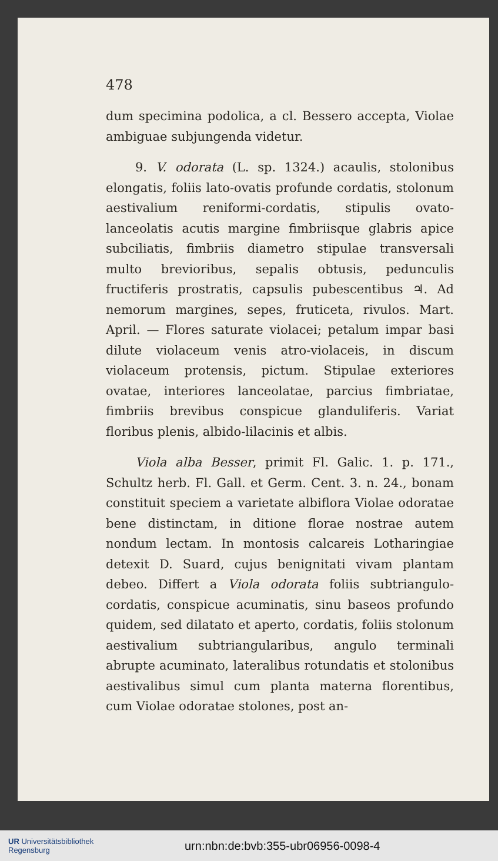478
dum specimina podolica, a cl. Bessero accepta, Violae ambiguae subjungenda videtur.
9. V. odorata (L. sp. 1324.) acaulis, stolonibus elongatis, foliis lato-ovatis profunde cordatis, stolonum aestivalium reniformi-cordatis, stipulis ovato-lanceolatis acutis margine fimbriisque glabris apice subciliatis, fimbriis diametro stipulae transversali multo brevioribus, sepalis obtusis, pedunculis fructiferis prostratis, capsulis pubescentibus ♃. Ad nemorum margines, sepes, fruticeta, rivulos. Mart. April. — Flores saturate violacei; petalum impar basi dilute violaceum venis atro-violaceis, in discum violaceum protensis, pictum. Stipulae exteriores ovatae, interiores lanceolatae, parcius fimbriatae, fimbriis brevibus conspicue glanduliferis. Variat floribus plenis, albido-lilacinis et albis.
Viola alba Besser, primit Fl. Galic. 1. p. 171., Schultz herb. Fl. Gall. et Germ. Cent. 3. n. 24., bonam constituit speciem a varietate albiflora Violae odoratae bene distinctam, in ditione florae nostrae autem nondum lectam. In montosis calcareis Lotharingiae detexit D. Suard, cujus benignitati vivam plantam debeo. Differt a Viola odorata foliis subtriangulo-cordatis, conspicue acuminatis, sinu baseos profundo quidem, sed dilatato et aperto, cordatis, foliis stolonum aestivalium subtriangularibus, angulo terminali abrupte acuminato, lateralibus rotundatis et stolonibus aestivalibus simul cum planta materna florentibus, cum Violae odoratae stolones, post an-
UR Universitätsbibliothek
Regensburg
urn:nbn:de:bvb:355-ubr06956-0098-4